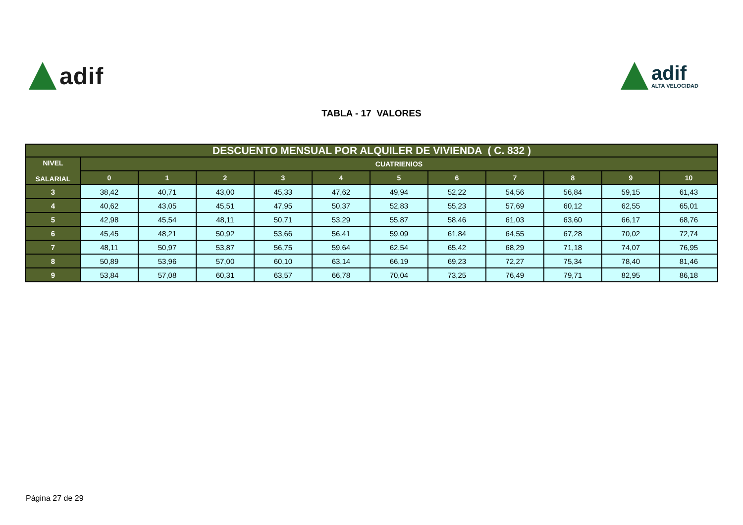adif
adif
ALTA VELOCIDAD
TABLA - 17 VALORES
| DESCUENTO MENSUAL POR ALQUILER DE VIVIENDA ( C. 832 ) | | | | | | | | | | | |
| --- | --- | --- | --- | --- | --- | --- | --- | --- | --- | --- | --- |
| NIVEL SALARIAL | CUATRIENIOS | | | | | | | | | | |
| | 0 | 1 | 2 | 3 | 4 | 5 | 6 | 7 | 8 | 9 | 10 |
| 3 | 38,42 | 40,71 | 43,00 | 45,33 | 47,62 | 49,94 | 52,22 | 54,56 | 56,84 | 59,15 | 61,43 |
| 4 | 40,62 | 43,05 | 45,51 | 47,95 | 50,37 | 52,83 | 55,23 | 57,69 | 60,12 | 62,55 | 65,01 |
| 5 | 42,98 | 45,54 | 48,11 | 50,71 | 53,29 | 55,87 | 58,46 | 61,03 | 63,60 | 66,17 | 68,76 |
| 6 | 45,45 | 48,21 | 50,92 | 53,66 | 56,41 | 59,09 | 61,84 | 64,55 | 67,28 | 70,02 | 72,74 |
| 7 | 48,11 | 50,97 | 53,87 | 56,75 | 59,64 | 62,54 | 65,42 | 68,29 | 71,18 | 74,07 | 76,95 |
| 8 | 50,89 | 53,96 | 57,00 | 60,10 | 63,14 | 66,19 | 69,23 | 72,27 | 75,34 | 78,40 | 81,46 |
| 9 | 53,84 | 57,08 | 60,31 | 63,57 | 66,78 | 70,04 | 73,25 | 76,49 | 79,71 | 82,95 | 86,18 |
Página 27 de 29